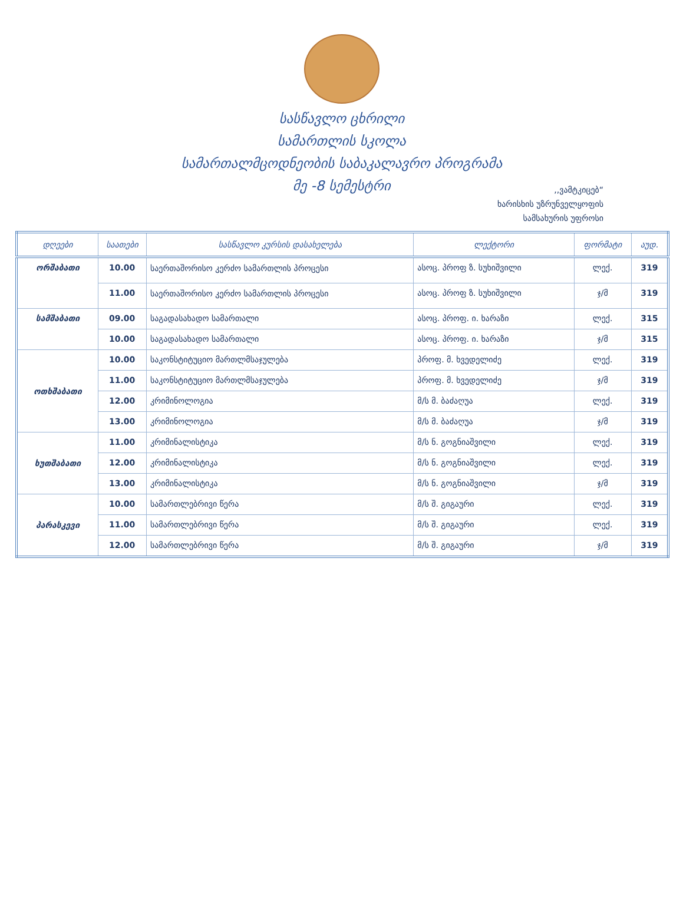სასწავლო ცხრილი
სამართლის სკოლა
სამართალმცოდნეობის საბაკალავრო პროგრამა
მე -8 სემესტრი
,,ვამტკიცებ“
ხარისხის უზრუნველყოფის
სამსახურის უფროსი
| დღეები | საათები | სასწავლო კურსის დასახელება | ლექტორი | ფორმატი | აუდ. |
| --- | --- | --- | --- | --- | --- |
| ორშაბათი | 10.00 | საერთაშორისო კერძო სამართლის პროცესი | ასოც. პროფ ზ. სუხიშვილი | ლექ. | 319 |
| | 11.00 | საერთაშორისო კერძო სამართლის პროცესი | ასოც. პროფ ზ. სუხიშვილი | ჯ/მ | 319 |
| სამშაბათი | 09.00 | საგადასახადო სამართალი | ასოც. პროფ. ი. ხარაზი | ლექ. | 315 |
| | 10.00 | საგადასახადო სამართალი | ასოც. პროფ. ი. ხარაზი | ჯ/მ | 315 |
| ოთხშაბათი | 10.00 | საკონსტიტუციო მართლმსაჯულება | პროფ. მ. ხვედელიძე | ლექ. | 319 |
| | 11.00 | საკონსტიტუციო მართლმსაჯულება | პროფ. მ. ხვედელიძე | ჯ/მ | 319 |
| | 12.00 | კრიმინოლოგია | მ/ს მ. ბაძაღუა | ლექ. | 319 |
| | 13.00 | კრიმინოლოგია | მ/ს მ. ბაძაღუა | ჯ/მ | 319 |
| ხუთშაბათი | 11.00 | კრიმინალისტიკა | მ/ს ნ. გოგნიაშვილი | ლექ. | 319 |
| | 12.00 | კრიმინალისტიკა | მ/ს ნ. გოგნიაშვილი | ლექ. | 319 |
| | 13.00 | კრიმინალისტიკა | მ/ს ნ. გოგნიაშვილი | ჯ/მ | 319 |
| პარასკევი | 10.00 | სამართლებრივი წერა | მ/ს შ. გიგაური | ლექ. | 319 |
| | 11.00 | სამართლებრივი წერა | მ/ს შ. გიგაური | ლექ. | 319 |
| | 12.00 | სამართლებრივი წერა | მ/ს შ. გიგაური | ჯ/მ | 319 |